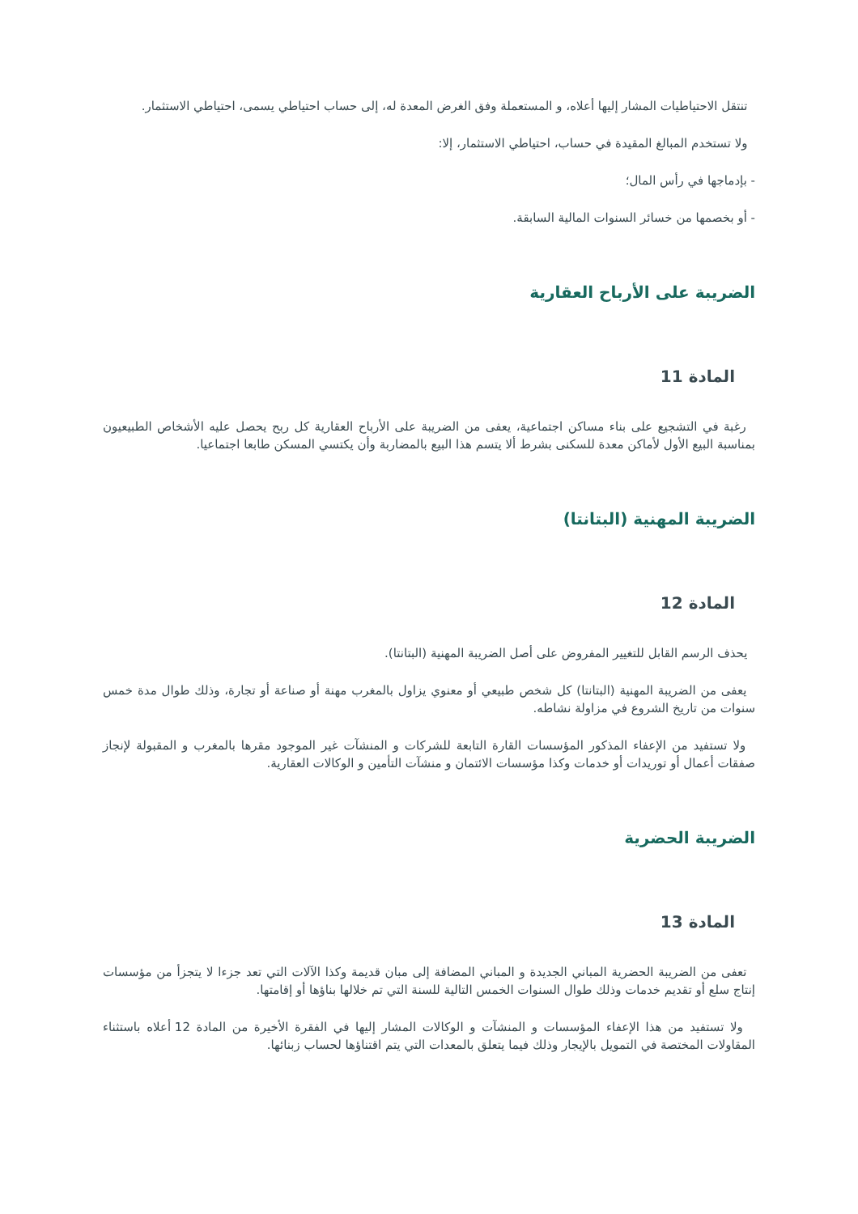تنتقل الاحتياطيات المشار إليها أعلاه، و المستعملة وفق الغرض المعدة له، إلى حساب احتياطي يسمى، احتياطي الاستثمار.
ولا تستخدم المبالغ المقيدة في حساب، احتياطي الاستثمار، إلا:
- بإدماجها في رأس المال؛
- أو بخصمها من خسائر السنوات المالية السابقة.
الضريبة على الأرباح العقارية
المادة 11
رغبة في التشجيع على بناء مساكن اجتماعية، يعفى من الضريبة على الأرباح العقارية كل ربح يحصل عليه الأشخاص الطبيعيون بمناسبة البيع الأول لأماكن معدة للسكنى بشرط ألا يتسم هذا البيع بالمضاربة وأن يكتسي المسكن طابعا اجتماعيا.
الضريبة المهنية (البتانتا)
المادة 12
يحذف الرسم القابل للتغيير المفروض على أصل الضريبة المهنية (البتانتا).
يعفى من الضريبة المهنية (البتانتا) كل شخص طبيعي أو معنوي يزاول بالمغرب مهنة أو صناعة أو تجارة، وذلك طوال مدة خمس سنوات من تاريخ الشروع في مزاولة نشاطه.
ولا تستفيد من الإعفاء المذكور المؤسسات القارة التابعة للشركات و المنشآت غير الموجود مقرها بالمغرب و المقبولة لإنجاز صفقات أعمال أو توريدات أو خدمات وكذا مؤسسات الائتمان و منشآت التأمين و الوكالات العقارية.
الضريبة الحضرية
المادة 13
تعفى من الضريبة الحضرية المباني الجديدة و المباني المضافة إلى مبان قديمة وكذا الآلات التي تعد جزءا لا يتجزأ من مؤسسات إنتاج سلع أو تقديم خدمات وذلك طوال السنوات الخمس التالية للسنة التي تم خلالها بناؤها أو إقامتها.
ولا تستفيد من هذا الإعفاء المؤسسات و المنشآت و الوكالات المشار إليها في الفقرة الأخيرة من المادة 12 أعلاه باستثناء المقاولات المختصة في التمويل بالإيجار وذلك فيما يتعلق بالمعدات التي يتم اقتناؤها لحساب زبنائها.